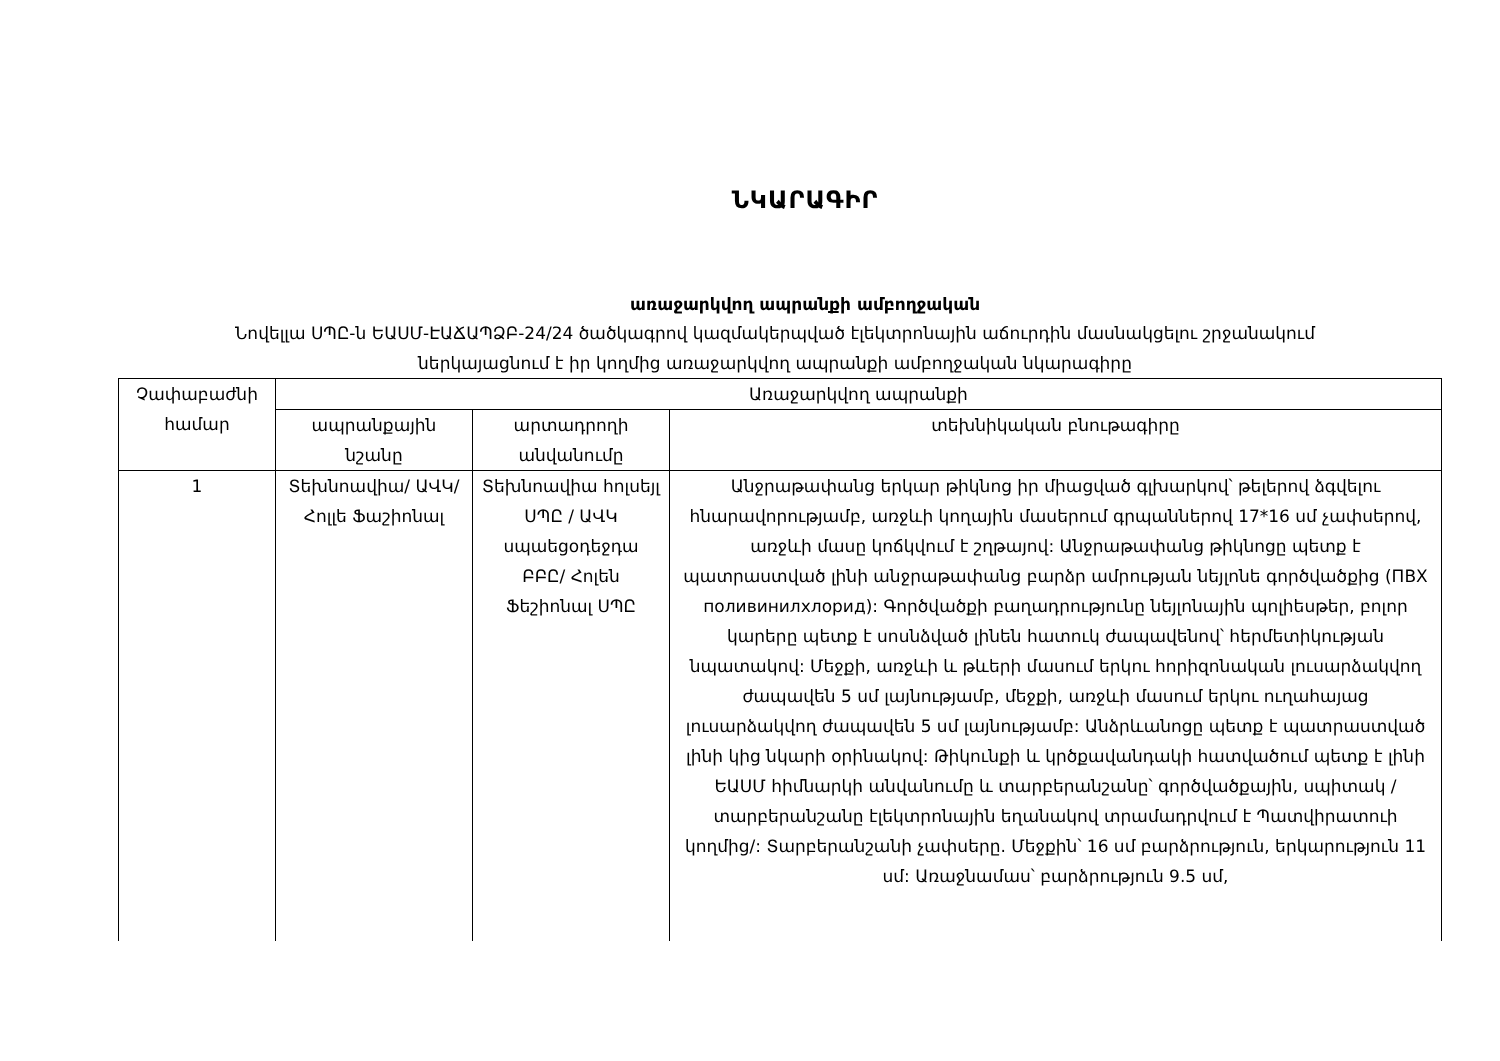ՆԿԱՐԱԳԻՐ
առաջարկվող ապրանքի ամբողջական
Նովելլա ՍՊԸ-ն ԵԱՍՄ-ԷԱՃԱՊՁԲ-24/24 ծածկագրով կազմակերպված էլեկտրոնային աճուրդին մասնակցելու շրջանակում
ներկայացնում է իր կողմից առաջարկվող ապրանքի ամբողջական նկարագիրը
| Չափաբաժնի համար | Առաջարկվող ապրանքի | | |
| --- | --- | --- | --- |
| | ապրանքային նշանը | արտադրողի անվանումը | տեխնիկական բնութագիրը |
| 1 | Տեխնոավիա/ ԱՎԿ/ Հոլլե Ֆաշիոնալ | Տեխնոավիա հոլսեյլ ՍՊԸ / ԱՎԿ սպաեցօդեջդա ԲԲԸ/ Հոլեն Ֆեշիոնալ ՍՊԸ | Անջրաթափանց երկար թիկնոց իր միացված գլխարկով՝ թելերով ձգվելու հնարավորությամբ, առջևի կողային մասերում գրպաններով 17*16 սմ չափսերով, առջևի մասը կոճկվում է շղթայով: Անջրաթափանց թիկնոցը պետք է պատրաստված լինի անջրաթափանց բարձր ամրության նեյլոնե գործվածքից (ПВХ поливинилхлорид): Գործվածքի բաղադրությունը նեյլոնային պոլիեսթեր, բոլոր կարերը պետք է սոսնձված լինեն հատուկ ժապավենով՝ հերմետիկության նպատակով: Մեջքի, առջևի և թևերի մասում երկու հորիզոնական լուսարձակվող ժապավեն 5 սմ լայնությամբ, մեջքի, առջևի մասում երկու ուղահայաց լուսարձակվող ժապավեն 5 սմ լայնությամբ: Անձրևանոցը պետք է պատրաստված լինի կից նկարի օրինակով: Թիկունքի և կրծքավանդակի հատվածում պետք է լինի ԵԱՍՄ հիմնարկի անվանումը և տարբերանշանը՝ գործվածքային, սպիտակ /տարբերանշանը էլեկտրոնային եղանակով տրամադրվում է Պատվիրատուի կողմից/: Տարբերանշանի չափսերը. Մեջքին՝ 16 սմ բարձրություն, երկարություն 11 սմ: Առաջնամաս՝ բարձրություն 9.5 սմ, |